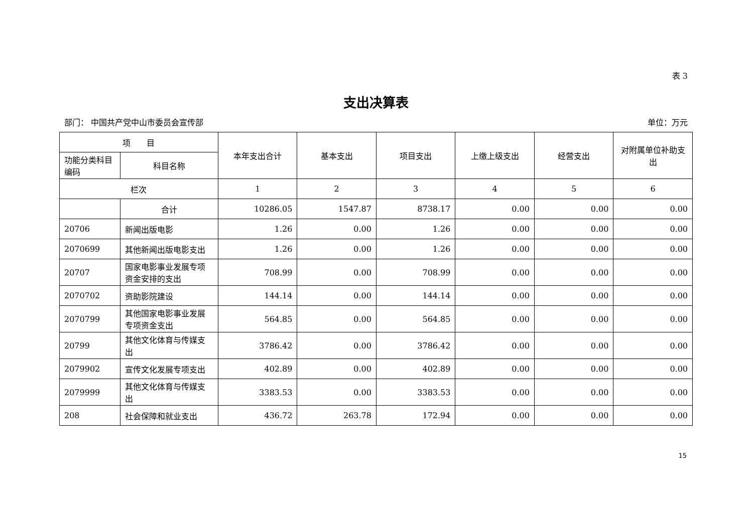表 3
支出决算表
部门： 中国共产党中山市委员会宣传部 单位：万元
| 项 目 | | 本年支出合计 | 基本支出 | 项目支出 | 上缴上级支出 | 经营支出 | 对附属单位补助支出 |
| --- | --- | --- | --- | --- | --- | --- | --- |
| 功能分类科目编码 | 科目名称 | | | | | | |
| 栏次 | | 1 | 2 | 3 | 4 | 5 | 6 |
| | 合计 | 10286.05 | 1547.87 | 8738.17 | 0.00 | 0.00 | 0.00 |
| 20706 | 新闻出版电影 | 1.26 | 0.00 | 1.26 | 0.00 | 0.00 | 0.00 |
| 2070699 | 其他新闻出版电影支出 | 1.26 | 0.00 | 1.26 | 0.00 | 0.00 | 0.00 |
| 20707 | 国家电影事业发展专项资金安排的支出 | 708.99 | 0.00 | 708.99 | 0.00 | 0.00 | 0.00 |
| 2070702 | 资助影院建设 | 144.14 | 0.00 | 144.14 | 0.00 | 0.00 | 0.00 |
| 2070799 | 其他国家电影事业发展专项资金支出 | 564.85 | 0.00 | 564.85 | 0.00 | 0.00 | 0.00 |
| 20799 | 其他文化体育与传媒支出 | 3786.42 | 0.00 | 3786.42 | 0.00 | 0.00 | 0.00 |
| 2079902 | 宣传文化发展专项支出 | 402.89 | 0.00 | 402.89 | 0.00 | 0.00 | 0.00 |
| 2079999 | 其他文化体育与传媒支出 | 3383.53 | 0.00 | 3383.53 | 0.00 | 0.00 | 0.00 |
| 208 | 社会保障和就业支出 | 436.72 | 263.78 | 172.94 | 0.00 | 0.00 | 0.00 |
15